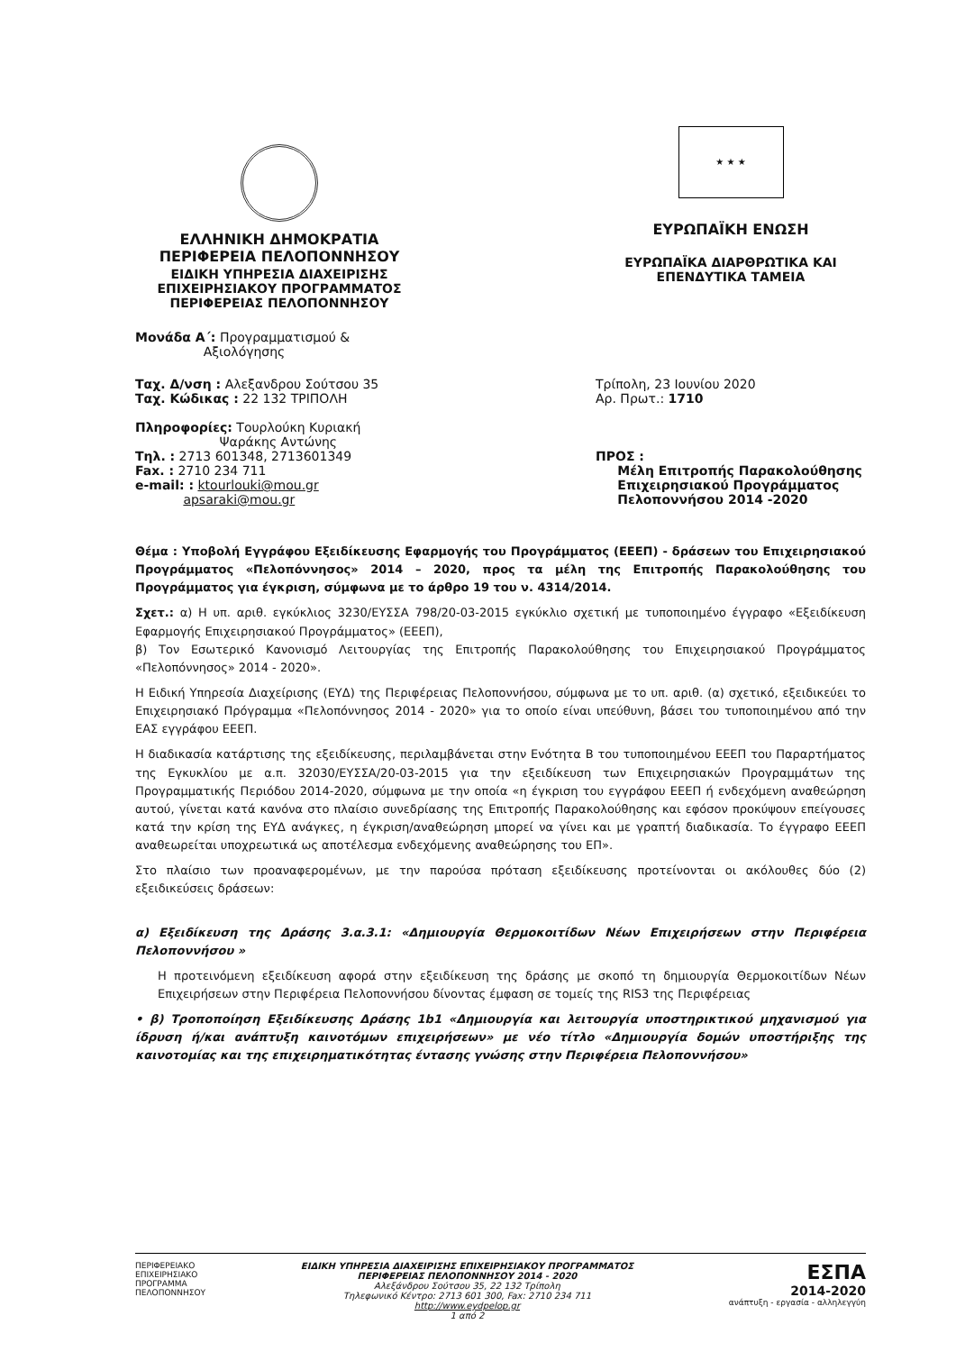ΕΛΛΗΝΙΚΗ ΔΗΜΟΚΡΑΤΙΑ
ΠΕΡΙΦΕΡΕΙΑ ΠΕΛΟΠΟΝΝΗΣΟΥ
ΕΙΔΙΚΗ ΥΠΗΡΕΣΙΑ ΔΙΑΧΕΙΡΙΣΗΣ
ΕΠΙΧΕΙΡΗΣΙΑΚΟΥ ΠΡΟΓΡΑΜΜΑΤΟΣ
ΠΕΡΙΦΕΡΕΙΑΣ ΠΕΛΟΠΟΝΝΗΣΟΥ
★ ★ ★
ΕΥΡΩΠΑΪΚΗ ΕΝΩΣΗ
ΕΥΡΩΠΑΪΚΑ ΔΙΑΡΘΡΩΤΙΚΑ ΚΑΙ
ΕΠΕΝΔΥΤΙΚΑ ΤΑΜΕΙΑ
Μονάδα Α΄: Προγραμματισμού &
Αξιολόγησης
Ταχ. Δ/νση : Αλεξανδρου Σούτσου 35
Ταχ. Κώδικας : 22 132 ΤΡΙΠΟΛΗ
Πληροφορίες: Τουρλούκη Κυριακή
Ψαράκης Αντώνης
Τηλ. : 2713 601348, 2713601349
Fax. : 2710 234 711
e-mail: : ktourlouki@mou.gr
apsaraki@mou.gr
Τρίπολη, 23 Ιουνίου 2020
Αρ. Πρωτ.: 1710
ΠΡΟΣ :
Μέλη Επιτροπής Παρακολούθησης
Επιχειρησιακού Προγράμματος
Πελοποννήσου 2014 -2020
Θέμα : Υποβολή Εγγράφου Εξειδίκευσης Εφαρμογής του Προγράμματος (ΕΕΕΠ) - δράσεων του Επιχειρησιακού Προγράμματος «Πελοπόννησος» 2014 – 2020, προς τα μέλη της Επιτροπής Παρακολούθησης του Προγράμματος για έγκριση, σύμφωνα με το άρθρο 19 του ν. 4314/2014.
Σχετ.: α) Η υπ. αριθ. εγκύκλιος 3230/ΕΥΣΣΑ 798/20-03-2015 εγκύκλιο σχετική με τυποποιημένο έγγραφο «Εξειδίκευση Εφαρμογής Επιχειρησιακού Προγράμματος» (ΕΕΕΠ),
β) Τον Εσωτερικό Κανονισμό Λειτουργίας της Επιτροπής Παρακολούθησης του Επιχειρησιακού Προγράμματος «Πελοπόννησος» 2014 - 2020».
Η Ειδική Υπηρεσία Διαχείρισης (ΕΥΔ) της Περιφέρειας Πελοποννήσου, σύμφωνα με το υπ. αριθ. (α) σχετικό, εξειδικεύει το Επιχειρησιακό Πρόγραμμα «Πελοπόννησος 2014 - 2020» για το οποίο είναι υπεύθυνη, βάσει του τυποποιημένου από την ΕΑΣ εγγράφου ΕΕΕΠ.
Η διαδικασία κατάρτισης της εξειδίκευσης, περιλαμβάνεται στην Ενότητα Β του τυποποιημένου ΕΕΕΠ του Παραρτήματος της Εγκυκλίου με α.π. 32030/ΕΥΣΣΑ/20-03-2015 για την εξειδίκευση των Επιχειρησιακών Προγραμμάτων της Προγραμματικής Περιόδου 2014-2020, σύμφωνα με την οποία «η έγκριση του εγγράφου ΕΕΕΠ ή ενδεχόμενη αναθεώρηση αυτού, γίνεται κατά κανόνα στο πλαίσιο συνεδρίασης της Επιτροπής Παρακολούθησης και εφόσον προκύψουν επείγουσες κατά την κρίση της ΕΥΔ ανάγκες, η έγκριση/αναθεώρηση μπορεί να γίνει και με γραπτή διαδικασία. Το έγγραφο ΕΕΕΠ αναθεωρείται υποχρεωτικά ως αποτέλεσμα ενδεχόμενης αναθεώρησης του ΕΠ».
Στο πλαίσιο των προαναφερομένων, με την παρούσα πρόταση εξειδίκευσης προτείνονται οι ακόλουθες δύο (2) εξειδικεύσεις δράσεων:
α) Εξειδίκευση της Δράσης 3.α.3.1: «Δημιουργία Θερμοκοιτίδων Νέων Επιχειρήσεων στην Περιφέρεια Πελοποννήσου »
Η προτεινόμενη εξειδίκευση αφορά στην εξειδίκευση της δράσης με σκοπό τη δημιουργία Θερμοκοιτίδων Νέων Επιχειρήσεων στην Περιφέρεια Πελοποννήσου δίνοντας έμφαση σε τομείς της RIS3 της Περιφέρειας
• β) Τροποποίηση Εξειδίκευσης Δράσης 1b1 «Δημιουργία και λειτουργία υποστηρικτικού μηχανισμού για ίδρυση ή/και ανάπτυξη καινοτόμων επιχειρήσεων» με νέο τίτλο «Δημιουργία δομών υποστήριξης της καινοτομίας και της επιχειρηματικότητας έντασης γνώσης στην Περιφέρεια Πελοποννήσου»
ΠΕΡΙΦΕΡΕΙΑΚΟ
ΕΠΙΧΕΙΡΗΣΙΑΚΟ
ΠΡΟΓΡΑΜΜΑ
ΠΕΛΟΠΟΝΝΗΣΟΥ
ΕΙΔΙΚΗ ΥΠΗΡΕΣΙΑ ΔΙΑΧΕΙΡΙΣΗΣ ΕΠΙΧΕΙΡΗΣΙΑΚΟΥ ΠΡΟΓΡΑΜΜΑΤΟΣ
ΠΕΡΙΦΕΡΕΙΑΣ ΠΕΛΟΠΟΝΝΗΣΟΥ 2014 - 2020
Αλεξάνδρου Σούτσου 35, 22 132 Τρίπολη
Τηλεφωνικό Κέντρο: 2713 601 300, Fax: 2710 234 711
http://www.eydpelop.gr
1 από 2
ΕΣΠΑ
2014-2020
ανάπτυξη - εργασία - αλληλεγγύη